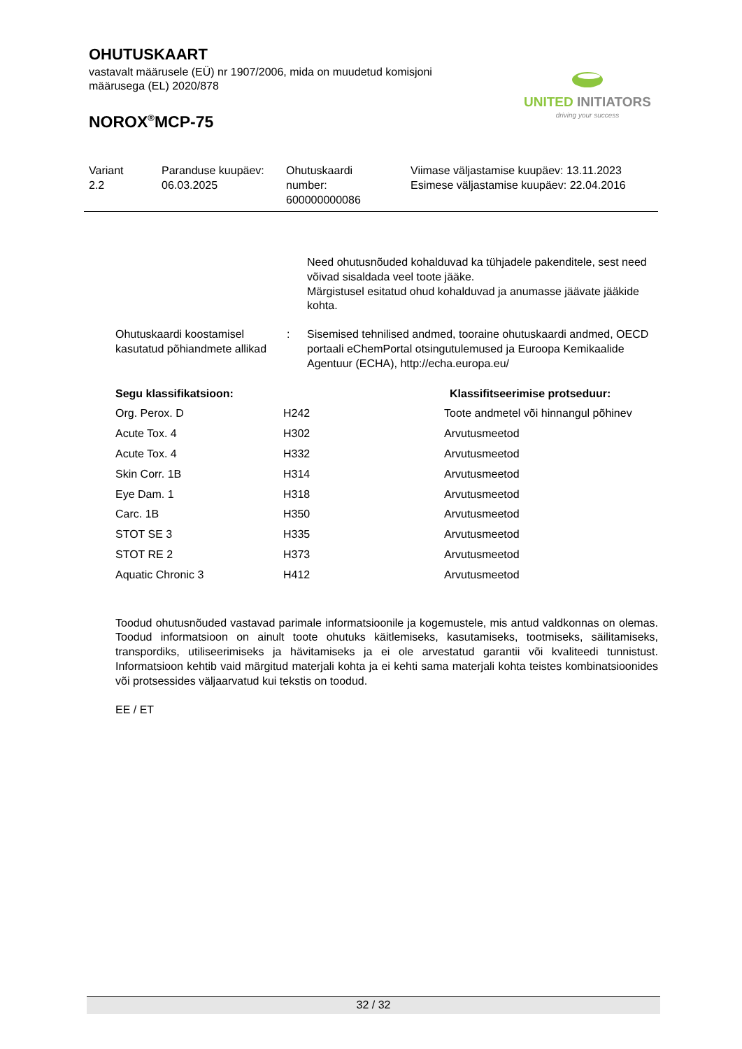OHUTUSKAART
vastavalt määrusele (EÜ) nr 1907/2006, mida on muudetud komisjoni
määrusega (EL) 2020/878
NOROX<sup>®</sup>MCP-75
UNITED INITIATORS
driving your success
Variant
2.2
Paranduse kuupäev:
06.03.2025
Ohutuskaardi
number:
600000000086
Viimase väljastamise kuupäev: 13.11.2023
Esimese väljastamise kuupäev: 22.04.2016
Need ohutusnõuded kohalduvad ka tühjadele pakenditele, sest need võivad sisaldada veel toote jääke.
Märgistusel esitatud ohud kohalduvad ja anumasse jäävate jääkide kohta.
Ohutuskaardi koostamisel kasutatud põhiandmete allikad
: Sisemised tehnilised andmed, tooraine ohutuskaardi andmed, OECD portaali eChemPortal otsingutulemused ja Euroopa Kemikaalide Agentuur (ECHA), http://echa.europa.eu/
| Segu klassifikatsioon: | | Klassifitseerimise protseduur: |
| --- | --- | --- |
| Org. Perox. D | H242 | Toote andmetel või hinnangul põhinev |
| Acute Tox. 4 | H302 | Arvutusmeetod |
| Acute Tox. 4 | H332 | Arvutusmeetod |
| Skin Corr. 1B | H314 | Arvutusmeetod |
| Eye Dam. 1 | H318 | Arvutusmeetod |
| Carc. 1B | H350 | Arvutusmeetod |
| STOT SE 3 | H335 | Arvutusmeetod |
| STOT RE 2 | H373 | Arvutusmeetod |
| Aquatic Chronic 3 | H412 | Arvutusmeetod |
Toodud ohutusnõuded vastavad parimale informatsioonile ja kogemustele, mis antud valdkonnas on olemas. Toodud informatsioon on ainult toote ohutuks käitlemiseks, kasutamiseks, tootmiseks, säilitamiseks, transpordiks, utiliseerimiseks ja hävitamiseks ja ei ole arvestatud garantii või kvaliteedi tunnistust. Informatsioon kehtib vaid märgitud materjali kohta ja ei kehti sama materjali kohta teistes kombinatsioonides või protsessides väljaarvatud kui tekstis on toodud.
EE / ET
32 / 32